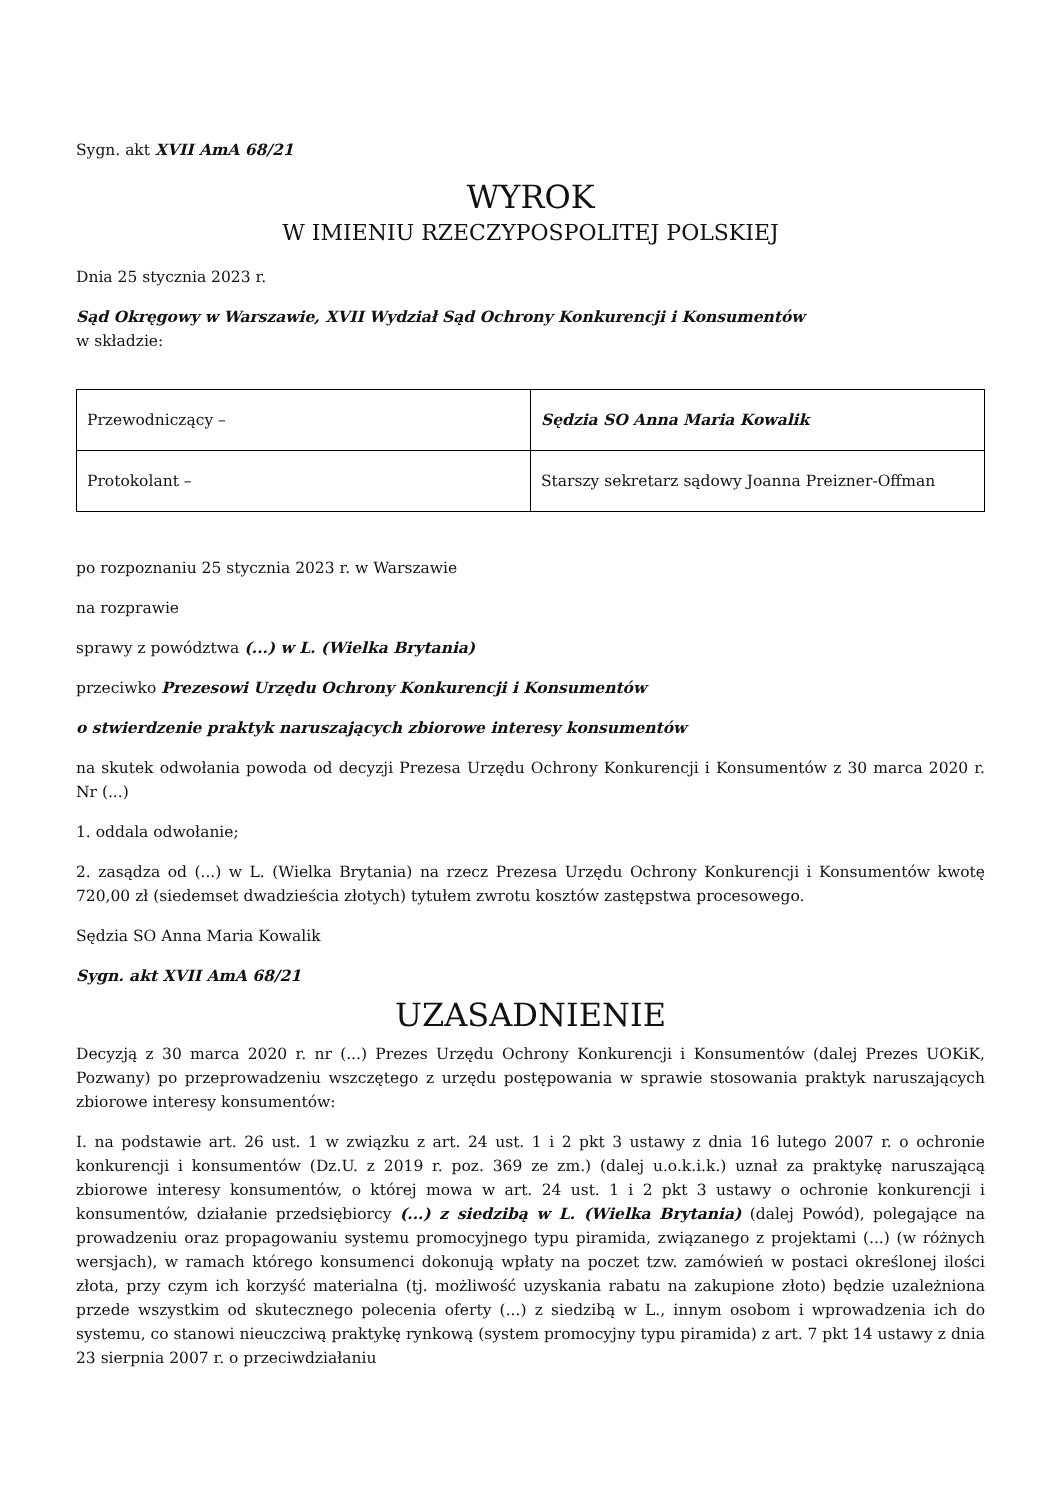Sygn. akt XVII AmA 68/21
WYROK
W IMIENIU RZECZYPOSPOLITEJ POLSKIEJ
Dnia 25 stycznia 2023 r.
Sąd Okręgowy w Warszawie, XVII Wydział Sąd Ochrony Konkurencji i Konsumentów
w składzie:
| Przewodniczący – | Sędzia SO Anna Maria Kowalik |
| Protokolant – | Starszy sekretarz sądowy Joanna Preizner-Offman |
po rozpoznaniu 25 stycznia 2023 r. w Warszawie
na rozprawie
sprawy z powództwa (...) w L. (Wielka Brytania)
przeciwko Prezesowi Urzędu Ochrony Konkurencji i Konsumentów
o stwierdzenie praktyk naruszających zbiorowe interesy konsumentów
na skutek odwołania powoda od decyzji Prezesa Urzędu Ochrony Konkurencji i Konsumentów z 30 marca 2020 r. Nr (...)
1. oddala odwołanie;
2. zasądza od (...) w L. (Wielka Brytania) na rzecz Prezesa Urzędu Ochrony Konkurencji i Konsumentów kwotę 720,00 zł (siedemset dwadzieścia złotych) tytułem zwrotu kosztów zastępstwa procesowego.
Sędzia SO Anna Maria Kowalik
Sygn. akt XVII AmA 68/21
UZASADNIENIE
Decyzją z 30 marca 2020 r. nr (...) Prezes Urzędu Ochrony Konkurencji i Konsumentów (dalej Prezes UOKiK, Pozwany) po przeprowadzeniu wszczętego z urzędu postępowania w sprawie stosowania praktyk naruszających zbiorowe interesy konsumentów:
I. na podstawie art. 26 ust. 1 w związku z art. 24 ust. 1 i 2 pkt 3 ustawy z dnia 16 lutego 2007 r. o ochronie konkurencji i konsumentów (Dz.U. z 2019 r. poz. 369 ze zm.) (dalej u.o.k.i.k.) uznał za praktykę naruszającą zbiorowe interesy konsumentów, o której mowa w art. 24 ust. 1 i 2 pkt 3 ustawy o ochronie konkurencji i konsumentów, działanie przedsiębiorcy (...) z siedzibą w L. (Wielka Brytania) (dalej Powód), polegające na prowadzeniu oraz propagowaniu systemu promocyjnego typu piramida, związanego z projektami (...) (w różnych wersjach), w ramach którego konsumenci dokonują wpłaty na poczet tzw. zamówień w postaci określonej ilości złota, przy czym ich korzyść materialna (tj. możliwość uzyskania rabatu na zakupione złoto) będzie uzależniona przede wszystkim od skutecznego polecenia oferty (...) z siedzibą w L., innym osobom i wprowadzenia ich do systemu, co stanowi nieuczciwą praktykę rynkową (system promocyjny typu piramida) z art. 7 pkt 14 ustawy z dnia 23 sierpnia 2007 r. o przeciwdziałaniu